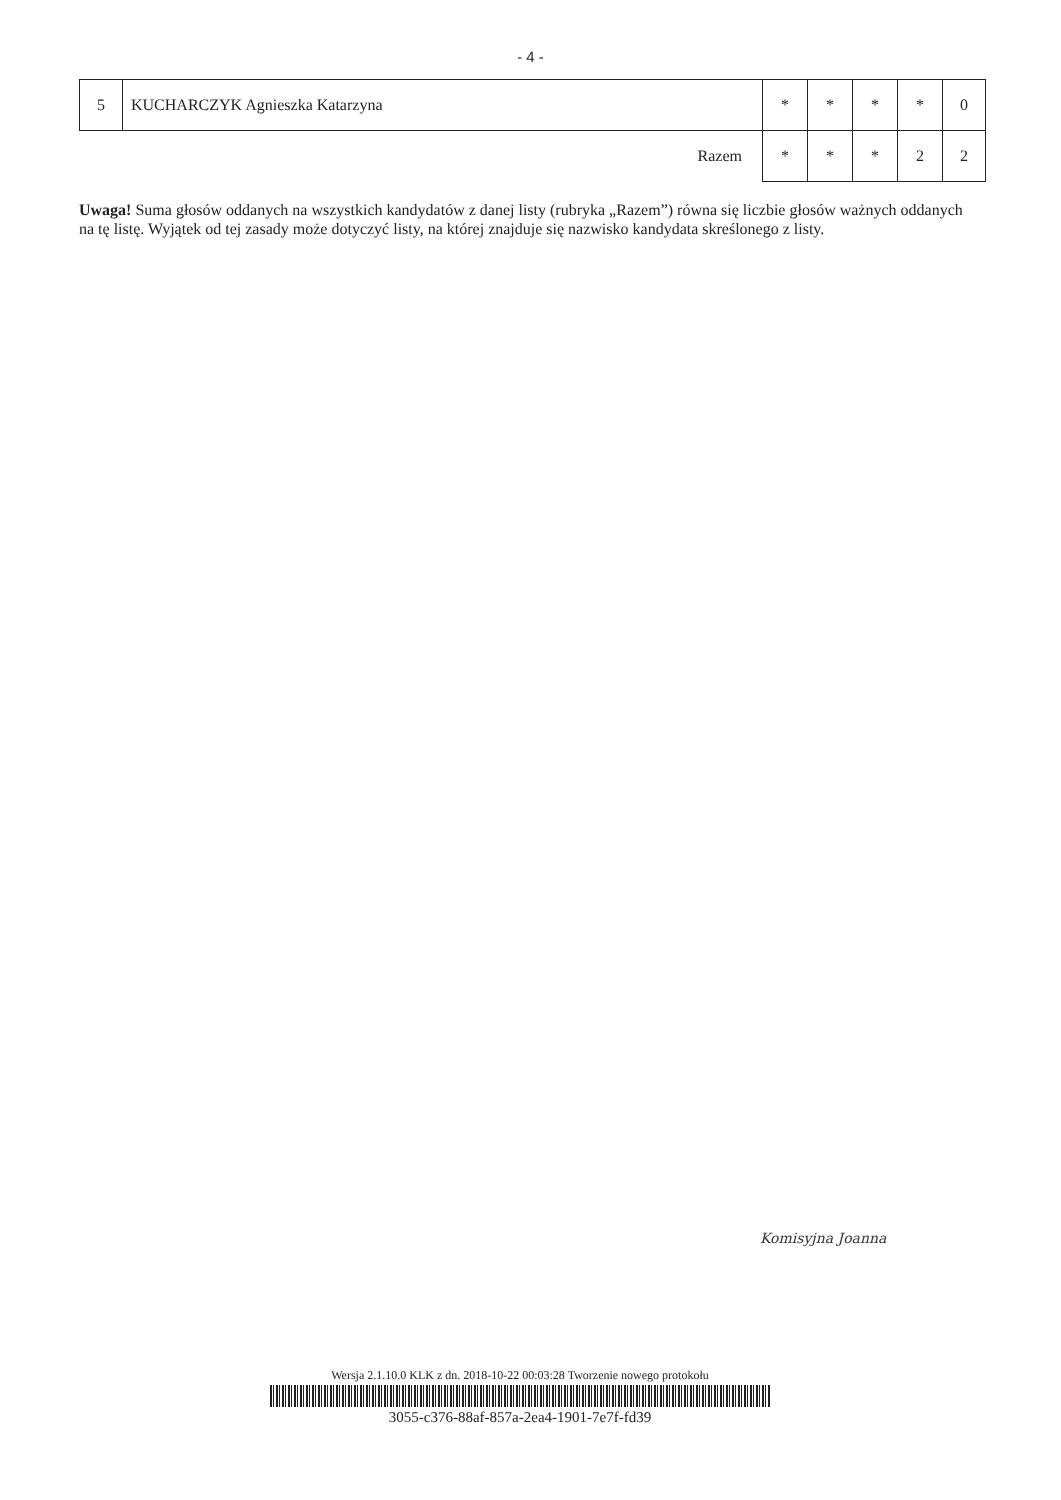- 4 -
| 5 | KUCHARCZYK Agnieszka Katarzyna | * | * | * | * | 0 |
| Razem | | * | * | * | 2 | 2 |
Uwaga! Suma głosów oddanych na wszystkich kandydatów z danej listy (rubryka „Razem”) równa się liczbie głosów ważnych oddanych na tę listę. Wyjątek od tej zasady może dotyczyć listy, na której znajduje się nazwisko kandydata skreślonego z listy.
Wersja 2.1.10.0 KLK z dn. 2018-10-22 00:03:28 Tworzenie nowego protokołu
3055-c376-88af-857a-2ea4-1901-7e7f-fd39
Komisyjna Joanna